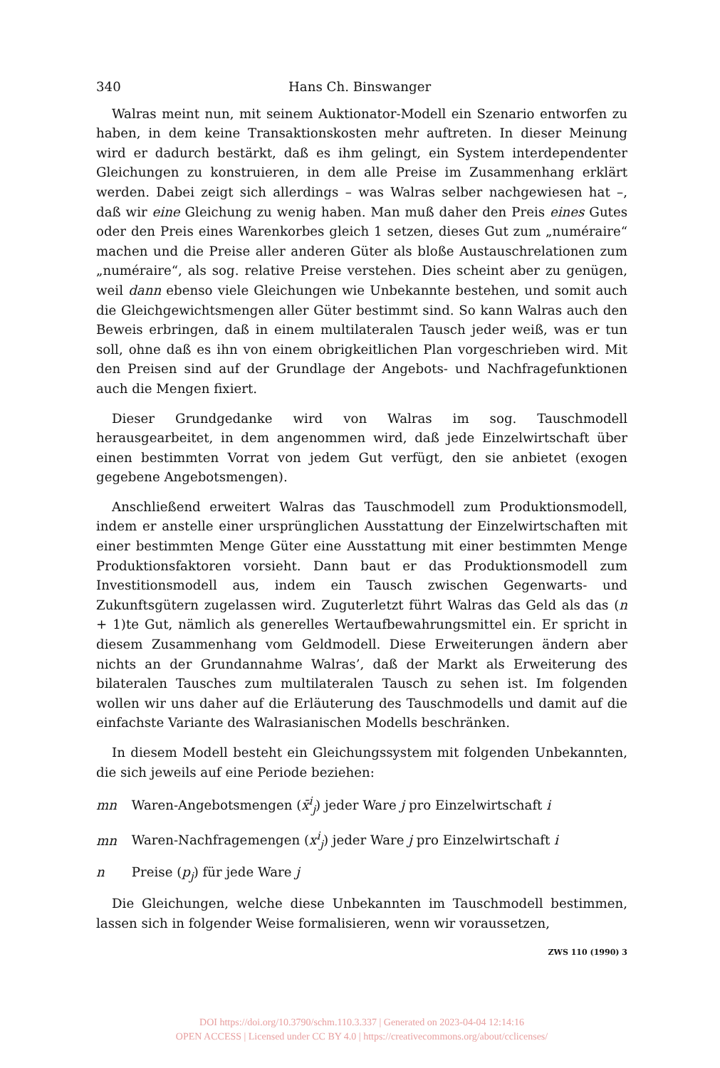340 Hans Ch. Binswanger
Walras meint nun, mit seinem Auktionator-Modell ein Szenario entworfen zu haben, in dem keine Transaktionskosten mehr auftreten. In dieser Meinung wird er dadurch bestärkt, daß es ihm gelingt, ein System interdependenter Gleichungen zu konstruieren, in dem alle Preise im Zusammenhang erklärt werden. Dabei zeigt sich allerdings – was Walras selber nachgewiesen hat –, daß wir eine Gleichung zu wenig haben. Man muß daher den Preis eines Gutes oder den Preis eines Warenkorbes gleich 1 setzen, dieses Gut zum „numéraire“ machen und die Preise aller anderen Güter als bloße Austauschrelationen zum „numéraire“, als sog. relative Preise verstehen. Dies scheint aber zu genügen, weil dann ebenso viele Gleichungen wie Unbekannte bestehen, und somit auch die Gleichgewichtsmengen aller Güter bestimmt sind. So kann Walras auch den Beweis erbringen, daß in einem multilateralen Tausch jeder weiß, was er tun soll, ohne daß es ihn von einem obrigkeitlichen Plan vorgeschrieben wird. Mit den Preisen sind auf der Grundlage der Angebots- und Nachfragefunktionen auch die Mengen fixiert.
Dieser Grundgedanke wird von Walras im sog. Tauschmodell herausgearbeitet, in dem angenommen wird, daß jede Einzelwirtschaft über einen bestimmten Vorrat von jedem Gut verfügt, den sie anbietet (exogen gegebene Angebotsmengen).
Anschließend erweitert Walras das Tauschmodell zum Produktionsmodell, indem er anstelle einer ursprünglichen Ausstattung der Einzelwirtschaften mit einer bestimmten Menge Güter eine Ausstattung mit einer bestimmten Menge Produktionsfaktoren vorsieht. Dann baut er das Produktionsmodell zum Investitionsmodell aus, indem ein Tausch zwischen Gegenwarts- und Zukunftsgütern zugelassen wird. Zuguterletzt führt Walras das Geld als das (n + 1)te Gut, nämlich als generelles Wertaufbewahrungsmittel ein. Er spricht in diesem Zusammenhang vom Geldmodell. Diese Erweiterungen ändern aber nichts an der Grundannahme Walras’, daß der Markt als Erweiterung des bilateralen Tausches zum multilateralen Tausch zu sehen ist. Im folgenden wollen wir uns daher auf die Erläuterung des Tauschmodells und damit auf die einfachste Variante des Walrasianischen Modells beschränken.
In diesem Modell besteht ein Gleichungssystem mit folgenden Unbekannten, die sich jeweils auf eine Periode beziehen:
mn Waren-Angebotsmengen (x̄<sup>i</sup><sub>j</sub>) jeder Ware j pro Einzelwirtschaft i
mn Waren-Nachfragemengen (x<sup>i</sup><sub>j</sub>) jeder Ware j pro Einzelwirtschaft i
n Preise (p<sub>j</sub>) für jede Ware j
Die Gleichungen, welche diese Unbekannten im Tauschmodell bestimmen, lassen sich in folgender Weise formalisieren, wenn wir voraussetzen,
ZWS 110 (1990) 3
DOI https://doi.org/10.3790/schm.110.3.337 | Generated on 2023-04-04 12:14:16
OPEN ACCESS | Licensed under CC BY 4.0 | https://creativecommons.org/about/cclicenses/